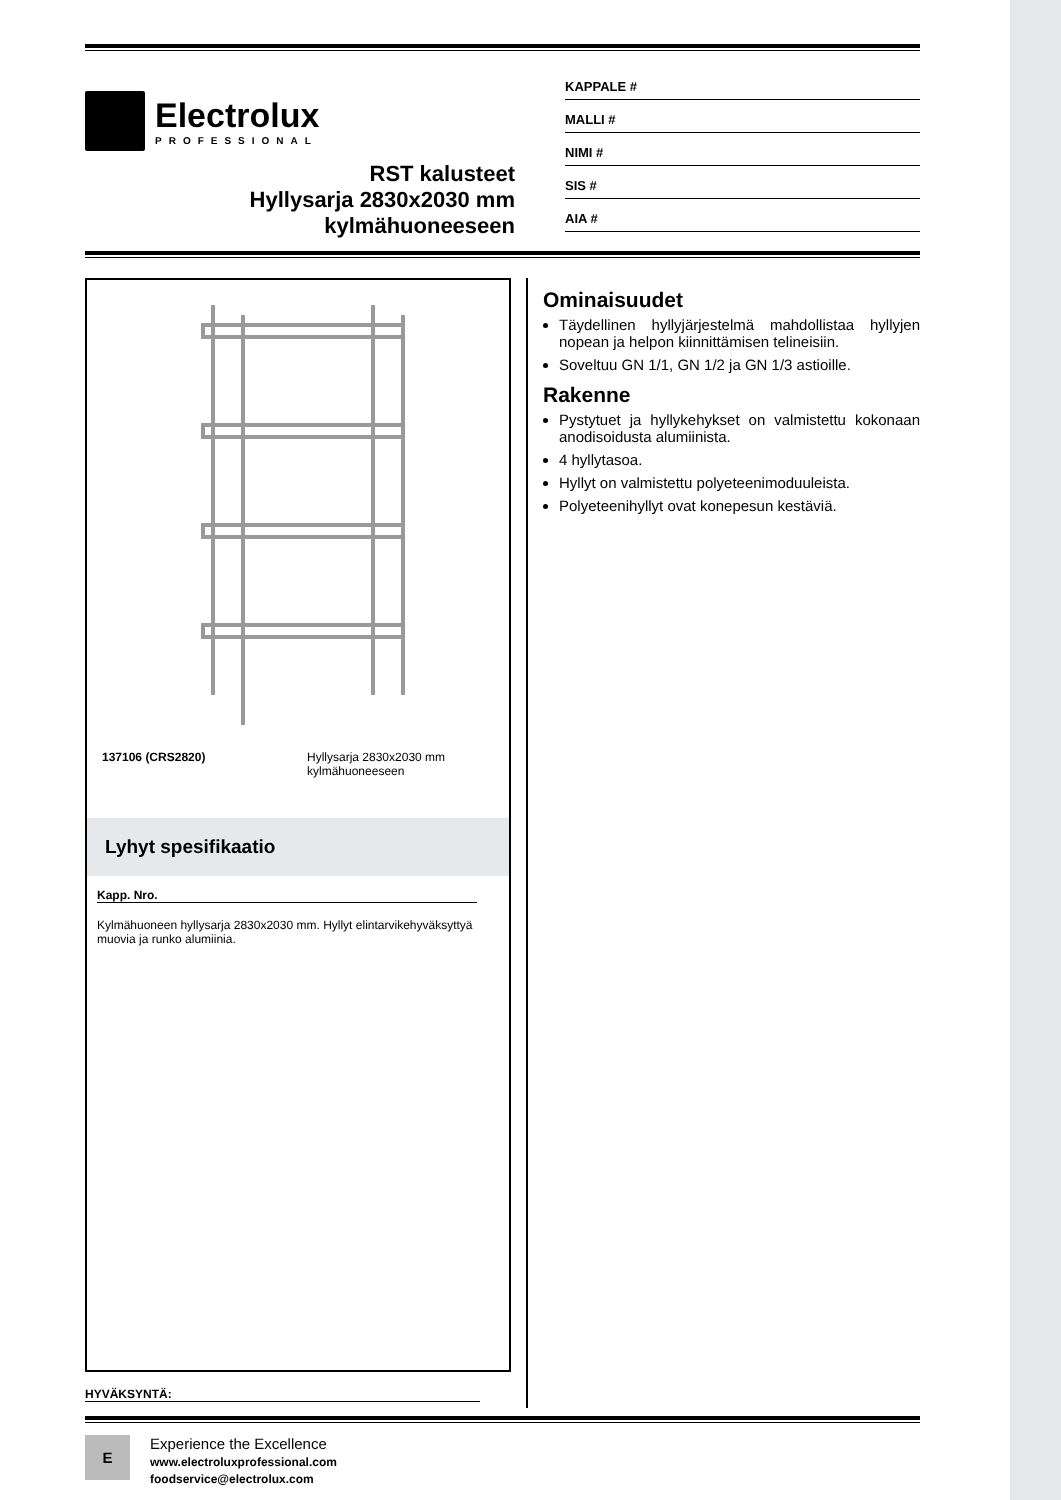Electrolux
PROFESSIONAL
RST kalusteet
Hyllysarja 2830x2030 mm
kylmähuoneeseen
KAPPALE #
MALLI #
NIMI #
SIS #
AIA #
137106 (CRS2820) Hyllysarja 2830x2030 mm
kylmähuoneeseen
Lyhyt spesifikaatio
Kapp. Nro.
Kylmähuoneen hyllysarja 2830x2030 mm. Hyllyt elintarvikehyväksyttyä muovia ja runko alumiinia.
HYVÄKSYNTÄ:
Ominaisuudet
Täydellinen hyllyjärjestelmä mahdollistaa hyllyjen nopean ja helpon kiinnittämisen telineisiin.
Soveltuu GN 1/1, GN 1/2 ja GN 1/3 astioille.
Rakenne
Pystytuet ja hyllykehykset on valmistettu kokonaan anodisoidusta alumiinista.
4 hyllytasoa.
Hyllyt on valmistettu polyeteenimoduuleista.
Polyeteenihyllyt ovat konepesun kestäviä.
E
Experience the Excellence
www.electroluxprofessional.com
foodservice@electrolux.com